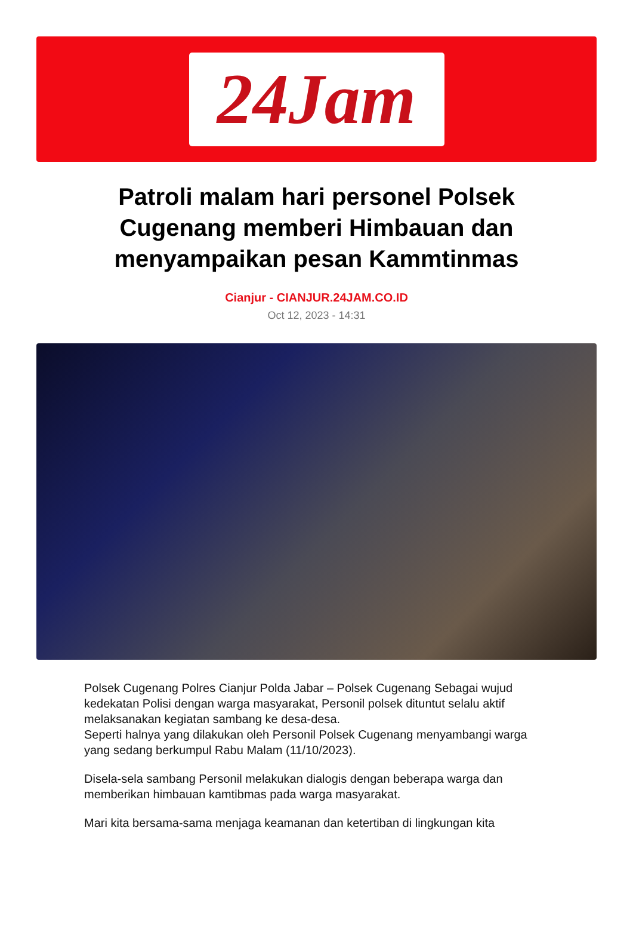24Jam
Patroli malam hari personel Polsek Cugenang memberi Himbauan dan menyampaikan pesan Kammtinmas
Cianjur - CIANJUR.24JAM.CO.ID
Oct 12, 2023 - 14:31
Polsek Cugenang Polres Cianjur Polda Jabar – Polsek Cugenang Sebagai wujud kedekatan Polisi dengan warga masyarakat, Personil polsek dituntut selalu aktif melaksanakan kegiatan sambang ke desa-desa.
Seperti halnya yang dilakukan oleh Personil Polsek Cugenang menyambangi warga yang sedang berkumpul Rabu Malam (11/10/2023).
Disela-sela sambang Personil melakukan dialogis dengan beberapa warga dan memberikan himbauan kamtibmas pada warga masyarakat.
Mari kita bersama-sama menjaga keamanan dan ketertiban di lingkungan kita